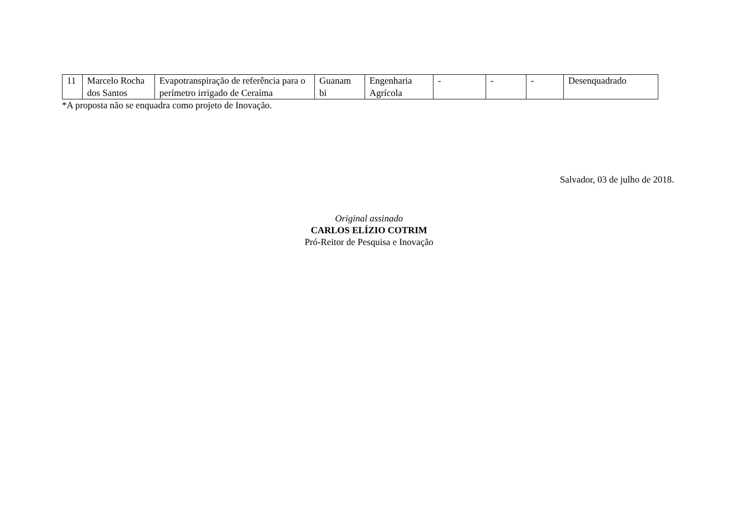| 11 | Marcelo Rocha dos Santos | Evapotranspiração de referência para o perímetro irrigado de Ceraíma | Guanam bi | Engenharia Agrícola | - | - | - | Desenquadrado |
*A proposta não se enquadra como projeto de Inovação.
Salvador, 03 de julho de 2018.
Original assinado
CARLOS ELÍZIO COTRIM
Pró-Reitor de Pesquisa e Inovação